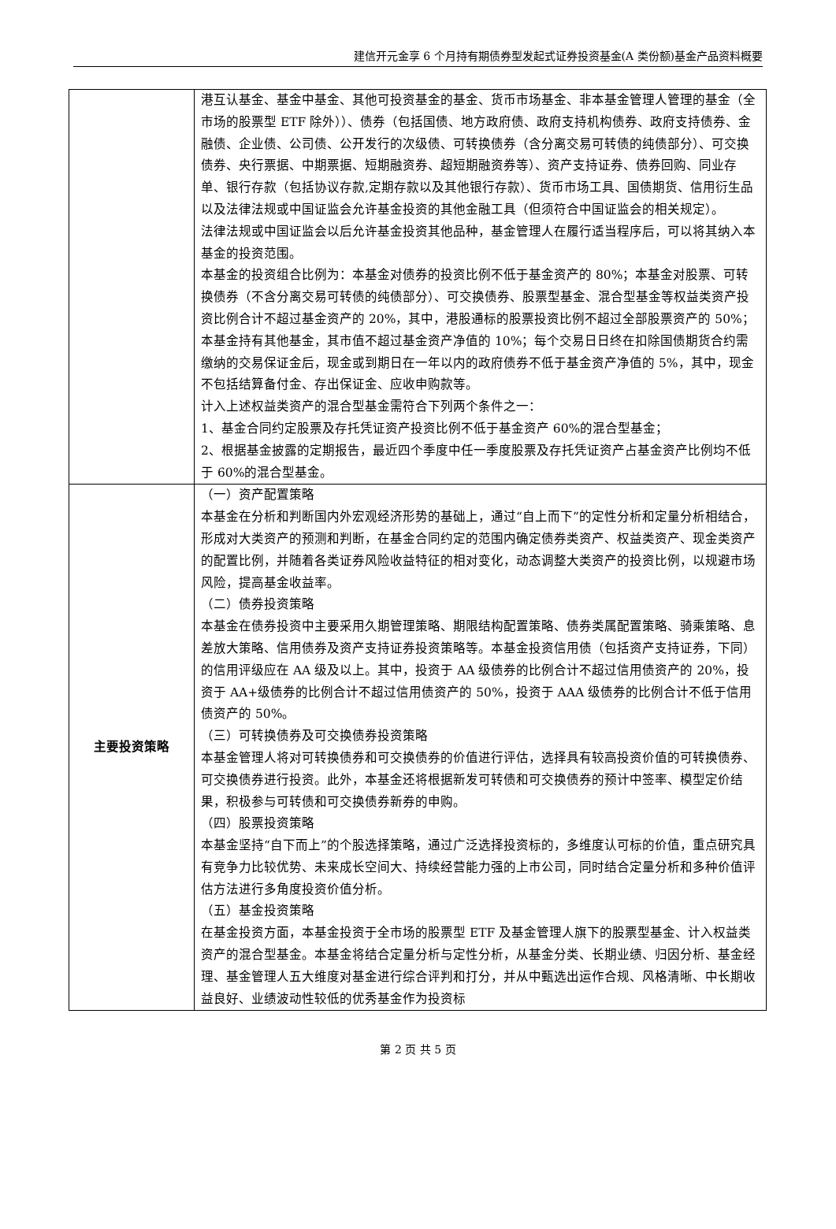建信开元金享 6 个月持有期债券型发起式证券投资基金(A 类份额)基金产品资料概要
| | 港互认基金、基金中基金、其他可投资基金的基金、货币市场基金、非本基金管理人管理的基金（全市场的股票型 ETF 除外））、债券（包括国债、地方政府债、政府支持机构债券、政府支持债券、金融债、企业债、公司债、公开发行的次级债、可转换债券（含分离交易可转债的纯债部分）、可交换债券、央行票据、中期票据、短期融资券、超短期融资券等）、资产支持证券、债券回购、同业存单、银行存款（包括协议存款,定期存款以及其他银行存款）、货币市场工具、国债期货、信用衍生品以及法律法规或中国证监会允许基金投资的其他金融工具（但须符合中国证监会的相关规定）。 法律法规或中国证监会以后允许基金投资其他品种，基金管理人在履行适当程序后，可以将其纳入本基金的投资范围。 本基金的投资组合比例为：本基金对债券的投资比例不低于基金资产的 80%；本基金对股票、可转换债券（不含分离交易可转债的纯债部分）、可交换债券、股票型基金、混合型基金等权益类资产投资比例合计不超过基金资产的 20%，其中，港股通标的股票投资比例不超过全部股票资产的 50%；本基金持有其他基金，其市值不超过基金资产净值的 10%；每个交易日日终在扣除国债期货合约需缴纳的交易保证金后，现金或到期日在一年以内的政府债券不低于基金资产净值的 5%，其中，现金不包括结算备付金、存出保证金、应收申购款等。 计入上述权益类资产的混合型基金需符合下列两个条件之一： 1、基金合同约定股票及存托凭证资产投资比例不低于基金资产 60%的混合型基金； 2、根据基金披露的定期报告，最近四个季度中任一季度股票及存托凭证资产占基金资产比例均不低于 60%的混合型基金。 |
| 主要投资策略 | （一）资产配置策略 本基金在分析和判断国内外宏观经济形势的基础上，通过“自上而下”的定性分析和定量分析相结合，形成对大类资产的预测和判断，在基金合同约定的范围内确定债券类资产、权益类资产、现金类资产的配置比例，并随着各类证券风险收益特征的相对变化，动态调整大类资产的投资比例，以规避市场风险，提高基金收益率。 （二）债券投资策略 本基金在债券投资中主要采用久期管理策略、期限结构配置策略、债券类属配置策略、骑乘策略、息差放大策略、信用债券及资产支持证券投资策略等。本基金投资信用债（包括资产支持证券，下同）的信用评级应在 AA 级及以上。其中，投资于 AA 级债券的比例合计不超过信用债资产的 20%，投资于 AA+级债券的比例合计不超过信用债资产的 50%，投资于 AAA 级债券的比例合计不低于信用债资产的 50%。 （三）可转换债券及可交换债券投资策略 本基金管理人将对可转换债券和可交换债券的价值进行评估，选择具有较高投资价值的可转换债券、可交换债券进行投资。此外，本基金还将根据新发可转债和可交换债券的预计中签率、模型定价结果，积极参与可转债和可交换债券新券的申购。 （四）股票投资策略 本基金坚持“自下而上”的个股选择策略，通过广泛选择投资标的，多维度认可标的价值，重点研究具有竞争力比较优势、未来成长空间大、持续经营能力强的上市公司，同时结合定量分析和多种价值评估方法进行多角度投资价值分析。 （五）基金投资策略 在基金投资方面，本基金投资于全市场的股票型 ETF 及基金管理人旗下的股票型基金、计入权益类资产的混合型基金。本基金将结合定量分析与定性分析，从基金分类、长期业绩、归因分析、基金经理、基金管理人五大维度对基金进行综合评判和打分，并从中甄选出运作合规、风格清晰、中长期收益良好、业绩波动性较低的优秀基金作为投资标 |
第 2 页 共 5 页